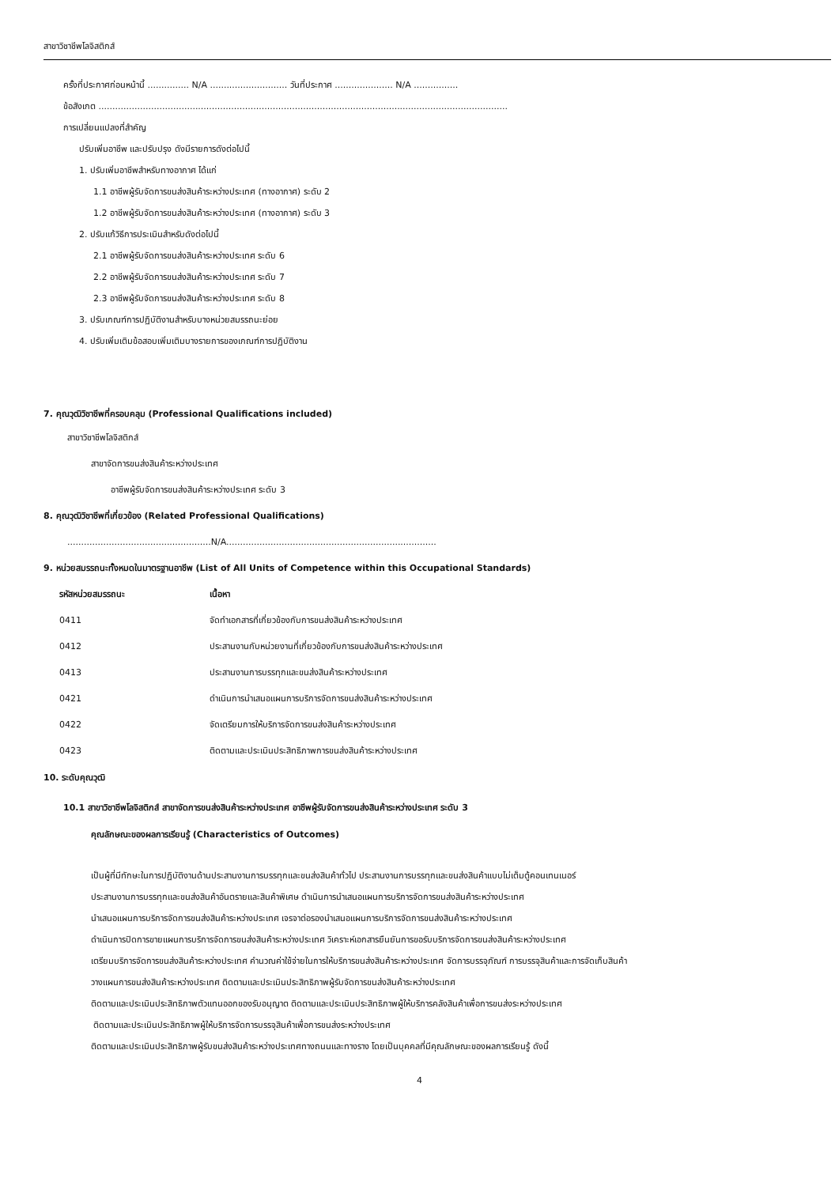สาขาวิชาชีพโลจิสติกส์
ครั้งที่ประกาศก่อนหน้านี้ ............... N/A ............................ วันที่ประกาศ ..................... N/A ................
ข้อสังเกต ....................................................................................................................................................
การเปลี่ยนแปลงที่สำคัญ
ปรับเพิ่มอาชีพ และปรับปรุง ดังมีรายการดังต่อไปนี้
1. ปรับเพิ่มอาชีพสำหรับทางอากาศ ได้แก่
1.1 อาชีพผู้รับจัดการขนส่งสินค้าระหว่างประเทศ (ทางอากาศ) ระดับ 2
1.2 อาชีพผู้รับจัดการขนส่งสินค้าระหว่างประเทศ (ทางอากาศ) ระดับ 3
2. ปรับแก้วิธีการประเมินสำหรับดังต่อไปนี้
2.1 อาชีพผู้รับจัดการขนส่งสินค้าระหว่างประเทศ ระดับ 6
2.2 อาชีพผู้รับจัดการขนส่งสินค้าระหว่างประเทศ ระดับ 7
2.3 อาชีพผู้รับจัดการขนส่งสินค้าระหว่างประเทศ ระดับ 8
3. ปรับเกณฑ์การปฏิบัติงานสำหรับบางหน่วยสมรรถนะย่อย
4. ปรับเพิ่มเติมข้อสอบเพิ่มเติมบางรายการของเกณฑ์การปฏิบัติงาน
7. คุณวุฒิวิชาชีพที่ครอบคลุม (Professional Qualifications included)
สาขาวิชาชีพโลจิสติกส์
สาขาจัดการขนส่งสินค้าระหว่างประเทศ
อาชีพผู้รับจัดการขนส่งสินค้าระหว่างประเทศ ระดับ 3
8. คุณวุฒิวิชาชีพที่เกี่ยวข้อง (Related Professional Qualifications)
....................................................N/A............................................................................
9. หน่วยสมรรถนะทั้งหมดในมาตรฐานอาชีพ (List of All Units of Competence within this Occupational Standards)
| รหัสหน่วยสมรรถนะ | เนื้อหา |
| --- | --- |
| 0411 | จัดทำเอกสารที่เกี่ยวข้องกับการขนส่งสินค้าระหว่างประเทศ |
| 0412 | ประสานงานกับหน่วยงานที่เกี่ยวข้องกับการขนส่งสินค้าระหว่างประเทศ |
| 0413 | ประสานงานการบรรทุกและขนส่งสินค้าระหว่างประเทศ |
| 0421 | ดำเนินการนำเสนอแผนการบริการจัดการขนส่งสินค้าระหว่างประเทศ |
| 0422 | จัดเตรียมการให้บริการจัดการขนส่งสินค้าระหว่างประเทศ |
| 0423 | ติดตามและประเมินประสิทธิภาพการขนส่งสินค้าระหว่างประเทศ |
10. ระดับคุณวุฒิ
10.1 สาขาวิชาชีพโลจิสติกส์ สาขาจัดการขนส่งสินค้าระหว่างประเทศ อาชีพผู้รับจัดการขนส่งสินค้าระหว่างประเทศ ระดับ 3
คุณลักษณะของผลการเรียนรู้ (Characteristics of Outcomes)
เป็นผู้ที่มีทักษะในการปฏิบัติงานด้านประสานงานการบรรทุกและขนส่งสินค้าทั่วไป ประสานงานการบรรทุกและขนส่งสินค้าแบบไม่เต็มตู้คอนเทนเนอร์
ประสานงานการบรรทุกและขนส่งสินค้าอันตรายและสินค้าพิเศษ ดำเนินการนำเสนอแผนการบริการจัดการขนส่งสินค้าระหว่างประเทศ
นำเสนอแผนการบริการจัดการขนส่งสินค้าระหว่างประเทศ เจรจาต่อรองนำเสนอแผนการบริการจัดการขนส่งสินค้าระหว่างประเทศ
ดำเนินการปิดการขายแผนการบริการจัดการขนส่งสินค้าระหว่างประเทศ วิเคราะห์เอกสารยืนยันการขอรับบริการจัดการขนส่งสินค้าระหว่างประเทศ
เตรียมบริการจัดการขนส่งสินค้าระหว่างประเทศ คำนวณค่าใช้จ่ายในการให้บริการขนส่งสินค้าระหว่างประเทศ จัดการบรรจุภัณฑ์ การบรรจุสินค้าและการจัดเก็บสินค้า
วางแผนการขนส่งสินค้าระหว่างประเทศ ติดตามและประเมินประสิทธิภาพผู้รับจัดการขนส่งสินค้าระหว่างประเทศ
ติดตามและประเมินประสิทธิภาพตัวแทนออกของรับอนุญาต ติดตามและประเมินประสิทธิภาพผู้ให้บริการคลังสินค้าเพื่อการขนส่งระหว่างประเทศ
ติดตามและประเมินประสิทธิภาพผู้ให้บริการจัดการบรรจุสินค้าเพื่อการขนส่งระหว่างประเทศ
ติดตามและประเมินประสิทธิภาพผู้รับขนส่งสินค้าระหว่างประเทศทางถนนและทางราง โดยเป็นบุคคลที่มีคุณลักษณะของผลการเรียนรู้ ดังนี้
4